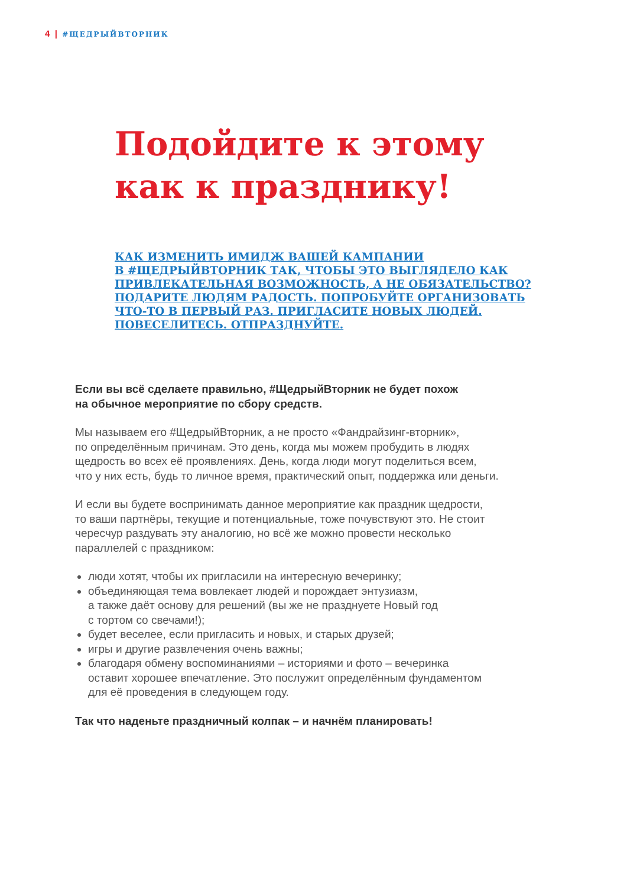4 | #ЩЕДРЫЙВТОРНИК
Подойдите к этому
как к празднику!
КАК ИЗМЕНИТЬ ИМИДЖ ВАШЕЙ КАМПАНИИ
В #ЩЕДРЫЙВТОРНИК ТАК, ЧТОБЫ ЭТО ВЫГЛЯДЕЛО КАК
ПРИВЛЕКАТЕЛЬНАЯ ВОЗМОЖНОСТЬ, А НЕ ОБЯЗАТЕЛЬСТВО?
ПОДАРИТЕ ЛЮДЯМ РАДОСТЬ. ПОПРОБУЙТЕ ОРГАНИЗОВАТЬ
ЧТО-ТО В ПЕРВЫЙ РАЗ. ПРИГЛАСИТЕ НОВЫХ ЛЮДЕЙ.
ПОВЕСЕЛИТЕСЬ. ОТПРАЗДНУЙТЕ.
Если вы всё сделаете правильно, #ЩедрыйВторник не будет похож
на обычное мероприятие по сбору средств.
Мы называем его #ЩедрыйВторник, а не просто «Фандрайзинг-вторник»,
по определённым причинам. Это день, когда мы можем пробудить в людях
щедрость во всех её проявлениях. День, когда люди могут поделиться всем,
что у них есть, будь то личное время, практический опыт, поддержка или деньги.
И если вы будете воспринимать данное мероприятие как праздник щедрости,
то ваши партнёры, текущие и потенциальные, тоже почувствуют это. Не стоит
чересчур раздувать эту аналогию, но всё же можно провести несколько
параллелей с праздником:
люди хотят, чтобы их пригласили на интересную вечеринку;
объединяющая тема вовлекает людей и порождает энтузиазм,
а также даёт основу для решений (вы же не празднуете Новый год
с тортом со свечами!);
будет веселее, если пригласить и новых, и старых друзей;
игры и другие развлечения очень важны;
благодаря обмену воспоминаниями – историями и фото – вечеринка
оставит хорошее впечатление. Это послужит определённым фундаментом
для её проведения в следующем году.
Так что наденьте праздничный колпак – и начнём планировать!